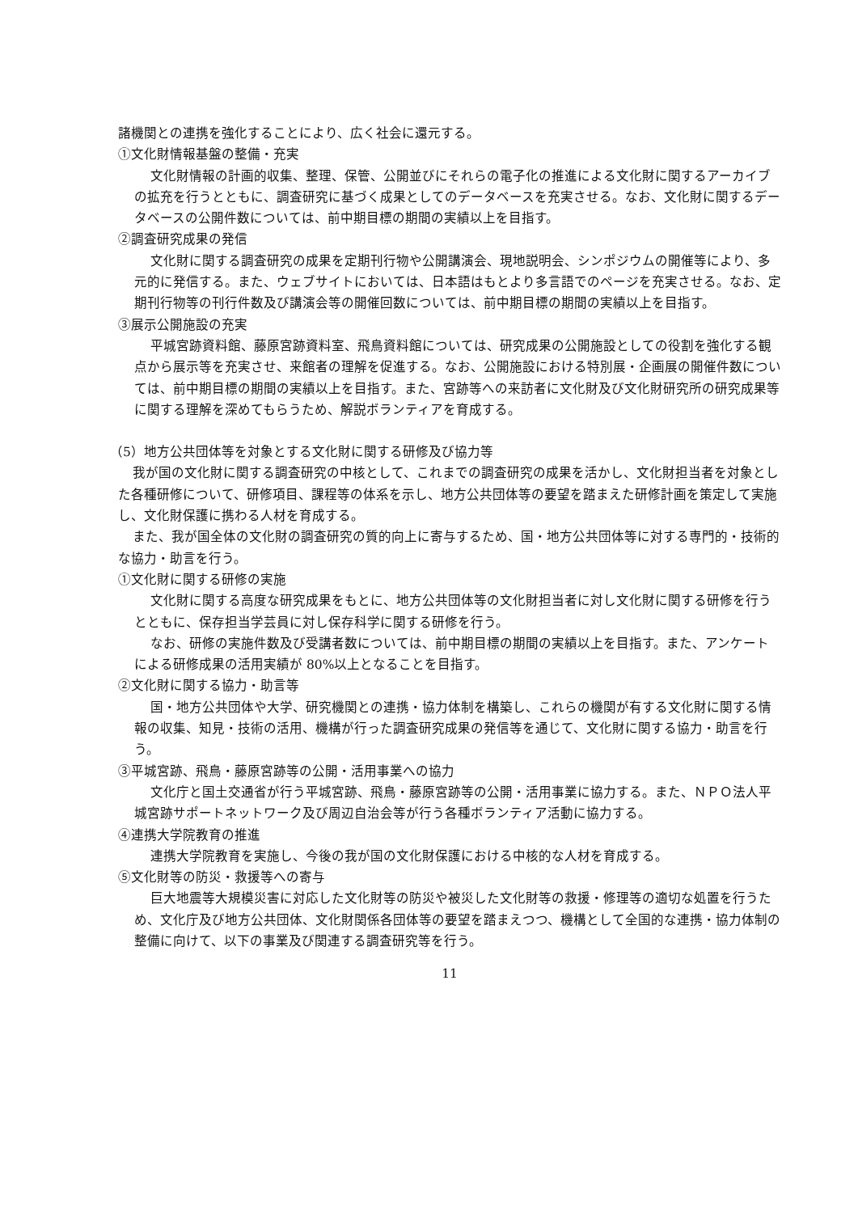諸機関との連携を強化することにより、広く社会に還元する。
①文化財情報基盤の整備・充実
文化財情報の計画的収集、整理、保管、公開並びにそれらの電子化の推進による文化財に関するアーカイブの拡充を行うとともに、調査研究に基づく成果としてのデータベースを充実させる。なお、文化財に関するデータベースの公開件数については、前中期目標の期間の実績以上を目指す。
②調査研究成果の発信
文化財に関する調査研究の成果を定期刊行物や公開講演会、現地説明会、シンポジウムの開催等により、多元的に発信する。また、ウェブサイトにおいては、日本語はもとより多言語でのページを充実させる。なお、定期刊行物等の刊行件数及び講演会等の開催回数については、前中期目標の期間の実績以上を目指す。
③展示公開施設の充実
平城宮跡資料館、藤原宮跡資料室、飛鳥資料館については、研究成果の公開施設としての役割を強化する観点から展示等を充実させ、来館者の理解を促進する。なお、公開施設における特別展・企画展の開催件数については、前中期目標の期間の実績以上を目指す。また、宮跡等への来訪者に文化財及び文化財研究所の研究成果等に関する理解を深めてもらうため、解説ボランティアを育成する。
（5）地方公共団体等を対象とする文化財に関する研修及び協力等
我が国の文化財に関する調査研究の中核として、これまでの調査研究の成果を活かし、文化財担当者を対象とした各種研修について、研修項目、課程等の体系を示し、地方公共団体等の要望を踏まえた研修計画を策定して実施し、文化財保護に携わる人材を育成する。
また、我が国全体の文化財の調査研究の質的向上に寄与するため、国・地方公共団体等に対する専門的・技術的な協力・助言を行う。
①文化財に関する研修の実施
文化財に関する高度な研究成果をもとに、地方公共団体等の文化財担当者に対し文化財に関する研修を行うとともに、保存担当学芸員に対し保存科学に関する研修を行う。
なお、研修の実施件数及び受講者数については、前中期目標の期間の実績以上を目指す。また、アンケートによる研修成果の活用実績が 80%以上となることを目指す。
②文化財に関する協力・助言等
国・地方公共団体や大学、研究機関との連携・協力体制を構築し、これらの機関が有する文化財に関する情報の収集、知見・技術の活用、機構が行った調査研究成果の発信等を通じて、文化財に関する協力・助言を行う。
③平城宮跡、飛鳥・藤原宮跡等の公開・活用事業への協力
文化庁と国土交通省が行う平城宮跡、飛鳥・藤原宮跡等の公開・活用事業に協力する。また、ＮＰＯ法人平城宮跡サポートネットワーク及び周辺自治会等が行う各種ボランティア活動に協力する。
④連携大学院教育の推進
連携大学院教育を実施し、今後の我が国の文化財保護における中核的な人材を育成する。
⑤文化財等の防災・救援等への寄与
巨大地震等大規模災害に対応した文化財等の防災や被災した文化財等の救援・修理等の適切な処置を行うため、文化庁及び地方公共団体、文化財関係各団体等の要望を踏まえつつ、機構として全国的な連携・協力体制の整備に向けて、以下の事業及び関連する調査研究等を行う。
11